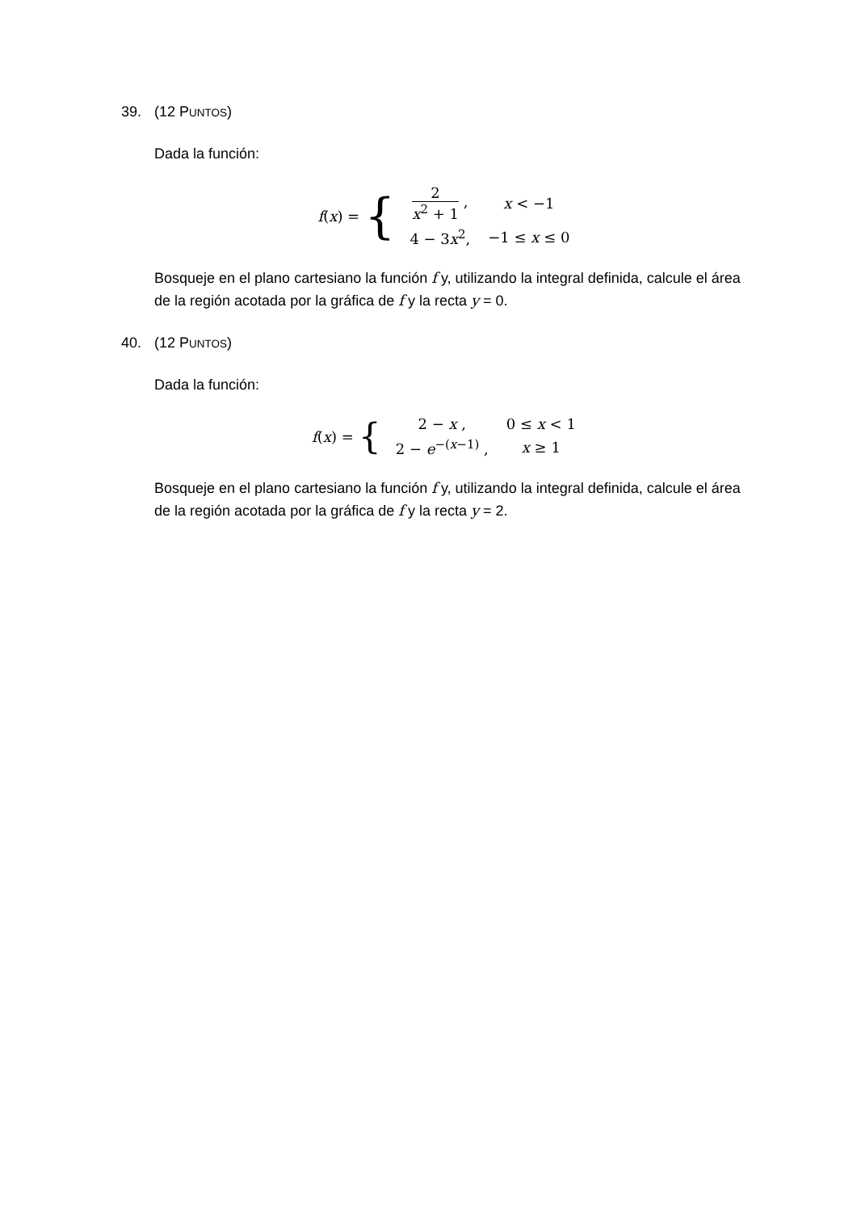39. (12 PUNTOS)
Dada la función:
f(x) = {
| 2 x<sup>2</sup> + 1 , | x < −1 |
| 4 − 3 x<sup>2</sup>, | −1 ≤ x ≤ 0 |
Bosqueje en el plano cartesiano la función f y, utilizando la integral definida, calcule el área de la región acotada por la gráfica de f y la recta y = 0.
40. (12 PUNTOS)
Dada la función:
f(x) = {
| 2 − x , | 0 ≤ x < 1 |
| 2 − e<sup>−(x−1)</sup> , | x ≥ 1 |
Bosqueje en el plano cartesiano la función f y, utilizando la integral definida, calcule el área de la región acotada por la gráfica de f y la recta y = 2.